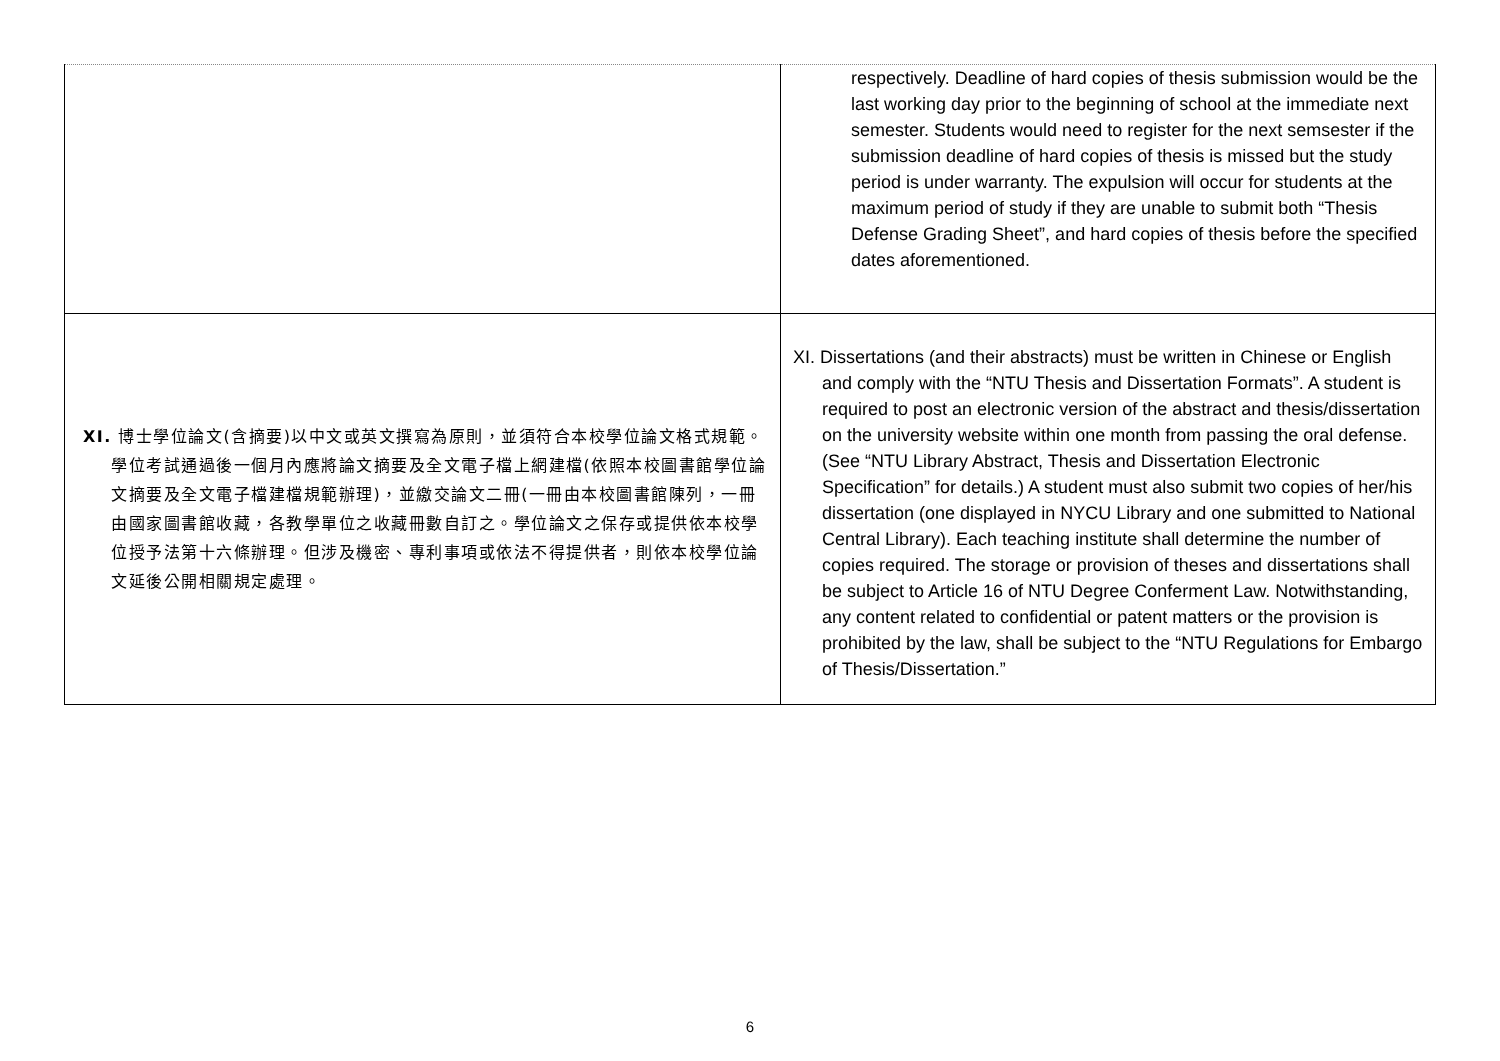| | respectively. Deadline of hard copies of thesis submission would be the last working day prior to the beginning of school at the immediate next semester. Students would need to register for the next semsester if the submission deadline of hard copies of thesis is missed but the study period is under warranty. The expulsion will occur for students at the maximum period of study if they are unable to submit both “Thesis Defense Grading Sheet”, and hard copies of thesis before the specified dates aforementioned. |
| XI. 博士學位論文(含摘要)以中文或英文撰寫為原則，並須符合本校學位論文格式規範。學位考試通過後一個月內應將論文摘要及全文電子檔上網建檔(依照本校圖書館學位論文摘要及全文電子檔建檔規範辦理)，並繳交論文二冊(一冊由本校圖書館陳列，一冊由國家圖書館收藏，各教學單位之收藏冊數自訂之。學位論文之保存或提供依本校學位授予法第十六條辦理。但涉及機密、專利事項或依法不得提供者，則依本校學位論文延後公開相關規定處理。 | XI. Dissertations (and their abstracts) must be written in Chinese or English and comply with the “NTU Thesis and Dissertation Formats”. A student is required to post an electronic version of the abstract and thesis/dissertation on the university website within one month from passing the oral defense. (See “NTU Library Abstract, Thesis and Dissertation Electronic Specification” for details.) A student must also submit two copies of her/his dissertation (one displayed in NYCU Library and one submitted to National Central Library). Each teaching institute shall determine the number of copies required. The storage or provision of theses and dissertations shall be subject to Article 16 of NTU Degree Conferment Law. Notwithstanding, any content related to confidential or patent matters or the provision is prohibited by the law, shall be subject to the “NTU Regulations for Embargo of Thesis/Dissertation.” |
6